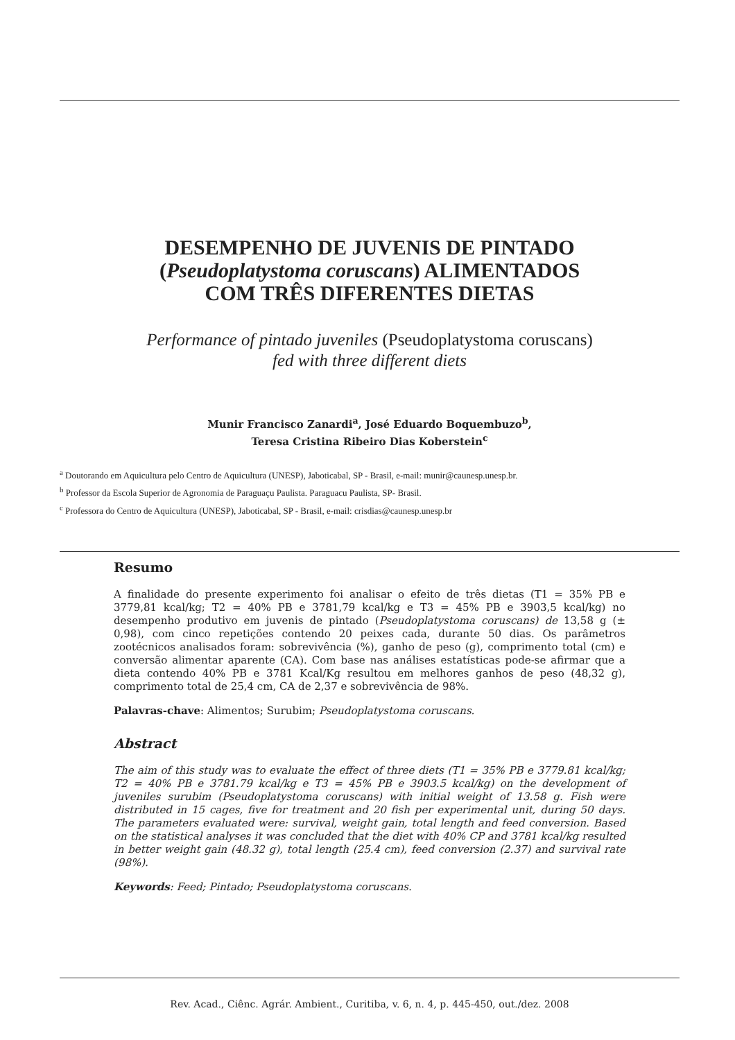DESEMPENHO DE JUVENIS DE PINTADO
(Pseudoplatystoma coruscans) ALIMENTADOS
COM TRÊS DIFERENTES DIETAS
Performance of pintado juveniles (Pseudoplatystoma coruscans)
fed with three different diets
Munir Francisco Zanardi<sup>a</sup>, José Eduardo Boquembuzo<sup>b</sup>,
Teresa Cristina Ribeiro Dias Koberstein<sup>c</sup>
<sup>a</sup> Doutorando em Aquicultura pelo Centro de Aquicultura (UNESP), Jaboticabal, SP - Brasil, e-mail: munir@caunesp.unesp.br.
<sup>b</sup> Professor da Escola Superior de Agronomia de Paraguaçu Paulista. Paraguacu Paulista, SP- Brasil.
<sup>c</sup> Professora do Centro de Aquicultura (UNESP), Jaboticabal, SP - Brasil, e-mail: crisdias@caunesp.unesp.br
Resumo
A finalidade do presente experimento foi analisar o efeito de três dietas (T1 = 35% PB e 3779,81 kcal/kg; T2 = 40% PB e 3781,79 kcal/kg e T3 = 45% PB e 3903,5 kcal/kg) no desempenho produtivo em juvenis de pintado (Pseudoplatystoma coruscans) de 13,58 g (± 0,98), com cinco repetições contendo 20 peixes cada, durante 50 dias. Os parâmetros zootécnicos analisados foram: sobrevivência (%), ganho de peso (g), comprimento total (cm) e conversão alimentar aparente (CA). Com base nas análises estatísticas pode-se afirmar que a dieta contendo 40% PB e 3781 Kcal/Kg resultou em melhores ganhos de peso (48,32 g), comprimento total de 25,4 cm, CA de 2,37 e sobrevivência de 98%.
Palavras-chave: Alimentos; Surubim; Pseudoplatystoma coruscans.
Abstract
The aim of this study was to evaluate the effect of three diets (T1 = 35% PB e 3779.81 kcal/kg; T2 = 40% PB e 3781.79 kcal/kg e T3 = 45% PB e 3903.5 kcal/kg) on the development of juveniles surubim (Pseudoplatystoma coruscans) with initial weight of 13.58 g. Fish were distributed in 15 cages, five for treatment and 20 fish per experimental unit, during 50 days. The parameters evaluated were: survival, weight gain, total length and feed conversion. Based on the statistical analyses it was concluded that the diet with 40% CP and 3781 kcal/kg resulted in better weight gain (48.32 g), total length (25.4 cm), feed conversion (2.37) and survival rate (98%).
Keywords: Feed; Pintado; Pseudoplatystoma coruscans.
Rev. Acad., Ciênc. Agrár. Ambient., Curitiba, v. 6, n. 4, p. 445-450, out./dez. 2008